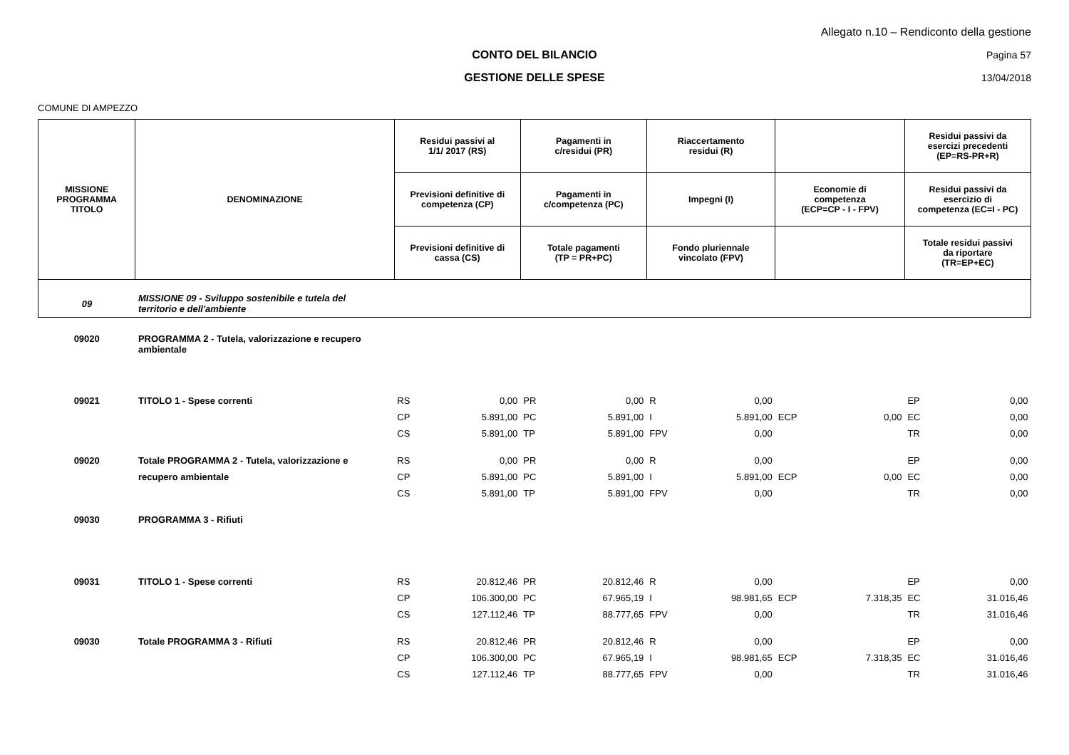Allegato n.10 – Rendiconto della gestione
CONTO DEL BILANCIO Pagina 57
GESTIONE DELLE SPESE 13/04/2018
COMUNE DI AMPEZZO
| MISSIONE PROGRAMMA TITOLO | DENOMINAZIONE | Residui passivi al 1/1/ 2017 (RS) | | Pagamenti in c/residui (PR) | | Riaccertamento residui (R) | | | | Residui passivi da esercizi precedenti (EP=RS-PR+R) | |
| --- | --- | --- | --- | --- | --- | --- | --- | --- | --- | --- | --- |
| | | Previsioni definitive di competenza (CP) | | Pagamenti in c/competenza (PC) | | Impegni (I) | | Economie di competenza (ECP=CP - I - FPV) | | Residui passivi da esercizio di competenza (EC=I - PC) | |
| | | Previsioni definitive di cassa (CS) | | Totale pagamenti (TP = PR+PC) | | Fondo pluriennale vincolato (FPV) | | | | Totale residui passivi da riportare (TR=EP+EC) | |
| 09 | MISSIONE 09 - Sviluppo sostenibile e tutela del territorio e dell'ambiente | | | | | | | | | | |
| 09020 | PROGRAMMA 2 - Tutela, valorizzazione e recupero ambientale | | | | | | | | | | |
| 09021 | TITOLO 1 - Spese correnti | RS | 0,00 | PR | 0,00 | R | 0,00 | | | EP | 0,00 |
| | | CP | 5.891,00 | PC | 5.891,00 | I | 5.891,00 | ECP | 0,00 | EC | 0,00 |
| | | CS | 5.891,00 | TP | 5.891,00 | FPV | 0,00 | | | TR | 0,00 |
| 09020 | Totale PROGRAMMA 2 - Tutela, valorizzazione e | RS | 0,00 | PR | 0,00 | R | 0,00 | | | EP | 0,00 |
| | recupero ambientale | CP | 5.891,00 | PC | 5.891,00 | I | 5.891,00 | ECP | 0,00 | EC | 0,00 |
| | | CS | 5.891,00 | TP | 5.891,00 | FPV | 0,00 | | | TR | 0,00 |
| 09030 | PROGRAMMA 3 - Rifiuti | | | | | | | | | | |
| 09031 | TITOLO 1 - Spese correnti | RS | 20.812,46 | PR | 20.812,46 | R | 0,00 | | | EP | 0,00 |
| | | CP | 106.300,00 | PC | 67.965,19 | I | 98.981,65 | ECP | 7.318,35 | EC | 31.016,46 |
| | | CS | 127.112,46 | TP | 88.777,65 | FPV | 0,00 | | | TR | 31.016,46 |
| 09030 | Totale PROGRAMMA 3 - Rifiuti | RS | 20.812,46 | PR | 20.812,46 | R | 0,00 | | | EP | 0,00 |
| | | CP | 106.300,00 | PC | 67.965,19 | I | 98.981,65 | ECP | 7.318,35 | EC | 31.016,46 |
| | | CS | 127.112,46 | TP | 88.777,65 | FPV | 0,00 | | | TR | 31.016,46 |